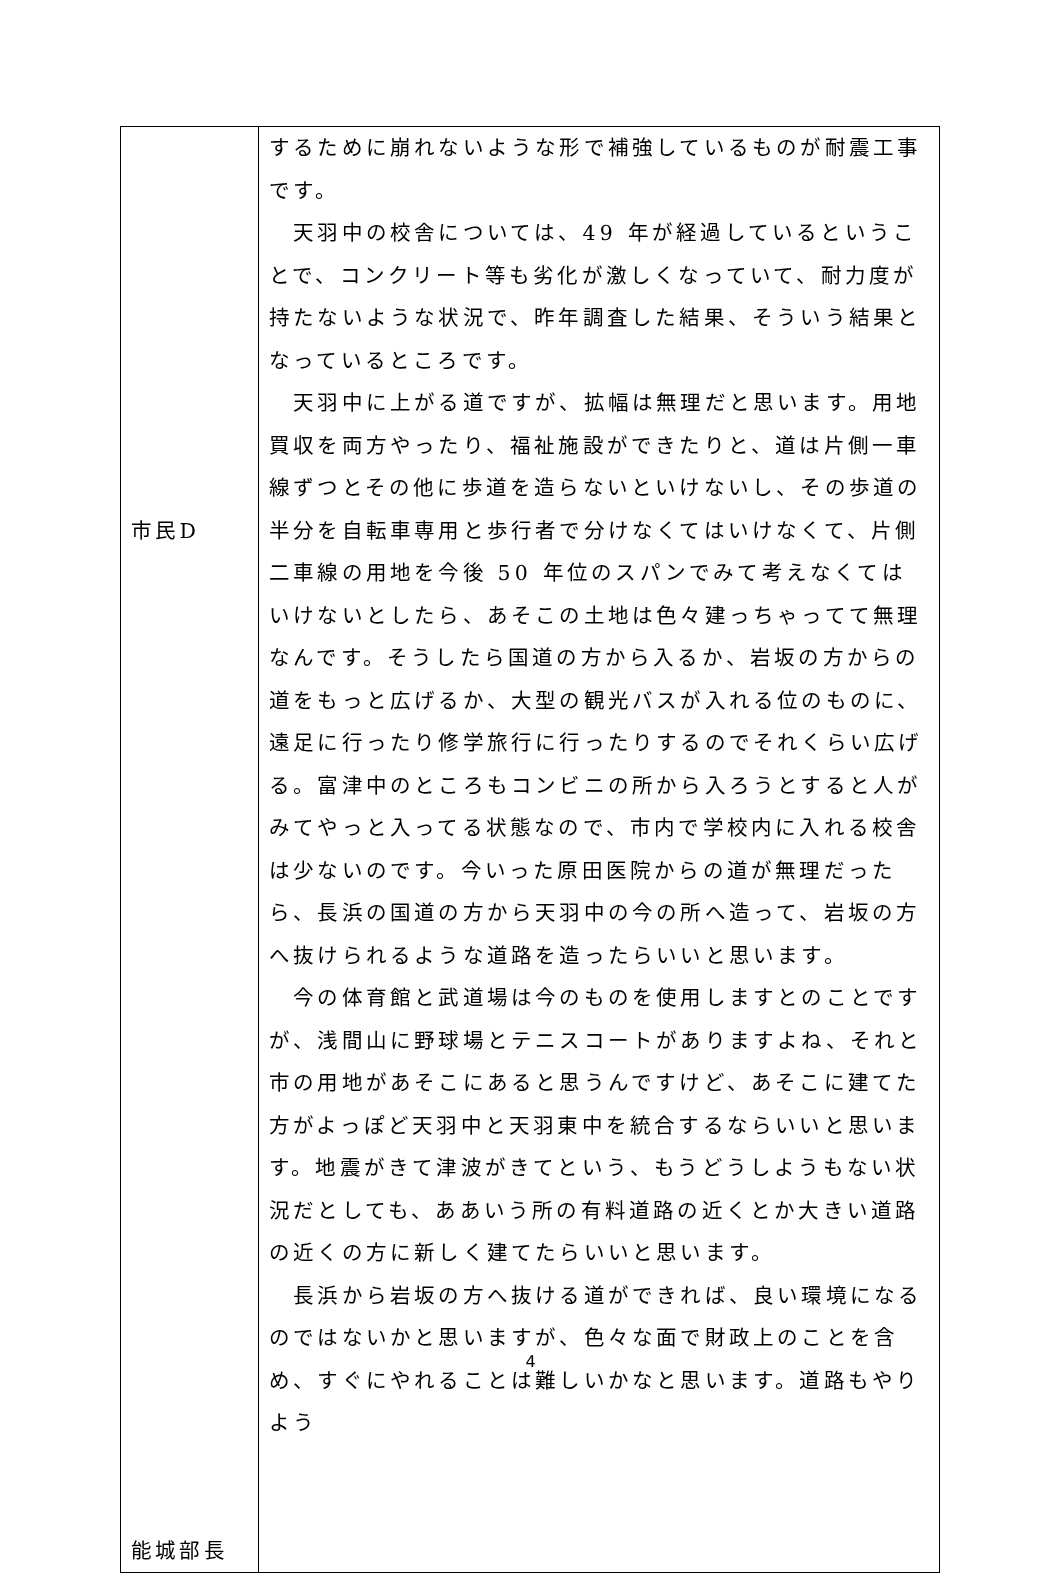| 市民D 能城部長 | するために崩れないような形で補強しているものが耐震工事です。 天羽中の校舎については、49 年が経過しているということで、コンクリート等も劣化が激しくなっていて、耐力度が持たないような状況で、昨年調査した結果、そういう結果となっているところです。 天羽中に上がる道ですが、拡幅は無理だと思います。用地買収を両方やったり、福祉施設ができたりと、道は片側一車線ずつとその他に歩道を造らないといけないし、その歩道の半分を自転車専用と歩行者で分けなくてはいけなくて、片側二車線の用地を今後 50 年位のスパンでみて考えなくてはいけないとしたら、あそこの土地は色々建っちゃってて無理なんです。そうしたら国道の方から入るか、岩坂の方からの道をもっと広げるか、大型の観光バスが入れる位のものに、遠足に行ったり修学旅行に行ったりするのでそれくらい広げる。富津中のところもコンビニの所から入ろうとすると人がみてやっと入ってる状態なので、市内で学校内に入れる校舎は少ないのです。今いった原田医院からの道が無理だったら、長浜の国道の方から天羽中の今の所へ造って、岩坂の方へ抜けられるような道路を造ったらいいと思います。 今の体育館と武道場は今のものを使用しますとのことですが、浅間山に野球場とテニスコートがありますよね、それと市の用地があそこにあると思うんですけど、あそこに建てた方がよっぽど天羽中と天羽東中を統合するならいいと思います。地震がきて津波がきてという、もうどうしようもない状況だとしても、ああいう所の有料道路の近くとか大きい道路の近くの方に新しく建てたらいいと思います。 長浜から岩坂の方へ抜ける道ができれば、良い環境になるのではないかと思いますが、色々な面で財政上のことを含め、すぐにやれることは難しいかなと思います。道路もやりよう |
4